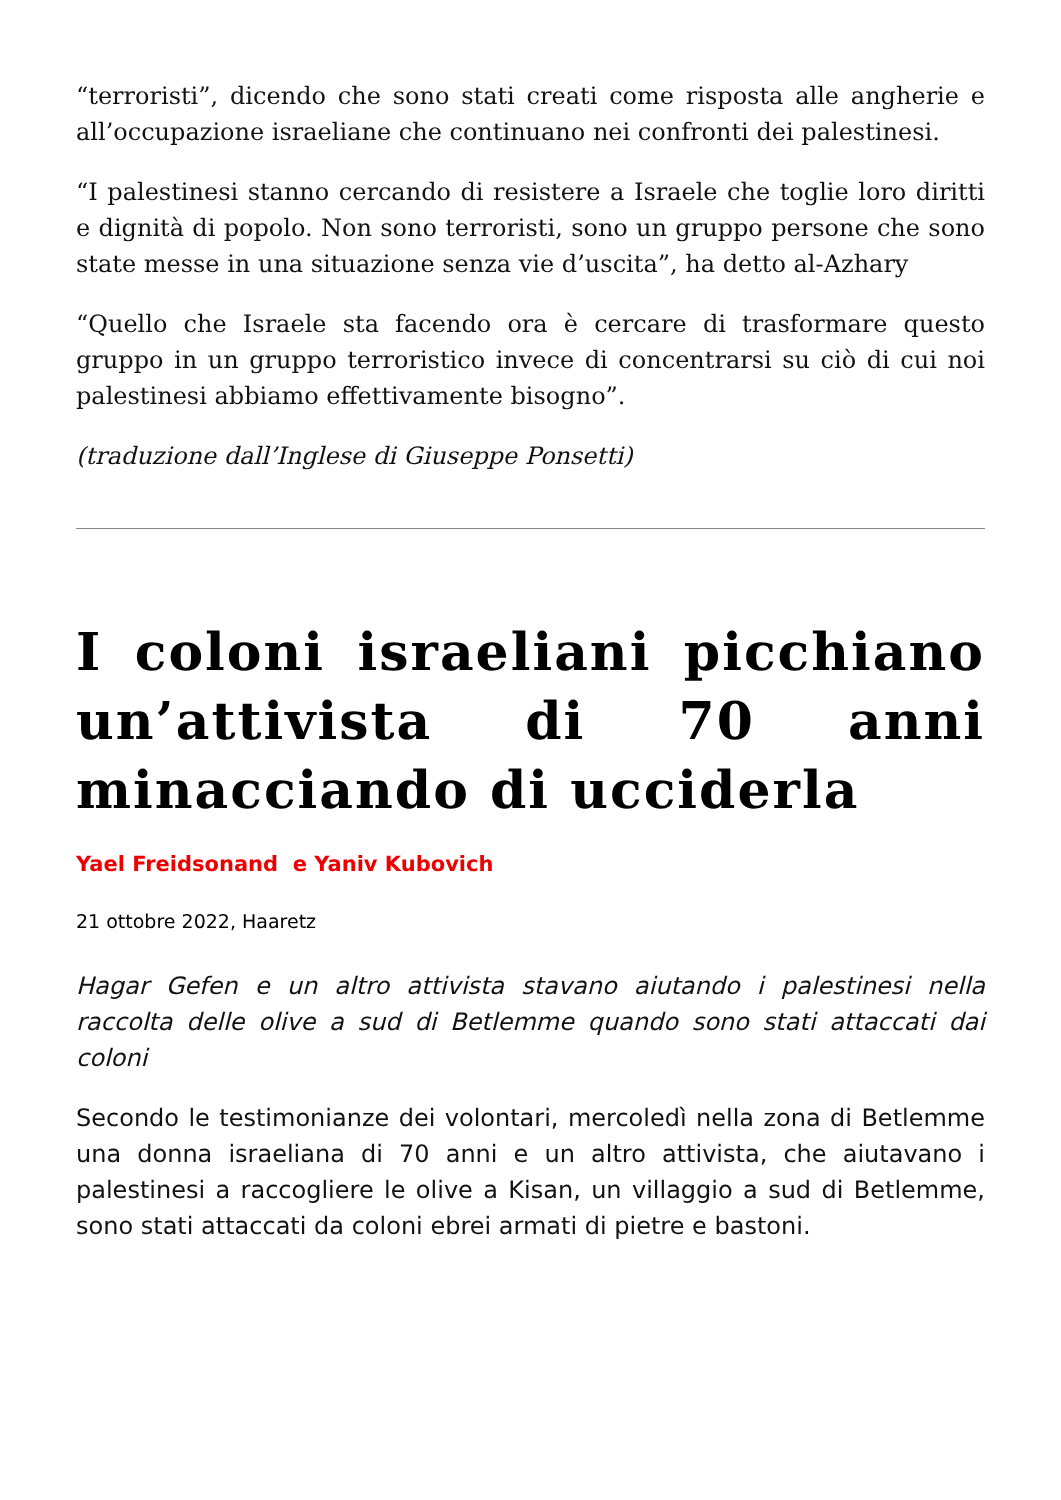“terroristi”, dicendo che sono stati creati come risposta alle angherie e all’occupazione israeliane che continuano nei confronti dei palestinesi.
“I palestinesi stanno cercando di resistere a Israele che toglie loro diritti e dignità di popolo. Non sono terroristi, sono un gruppo persone che sono state messe in una situazione senza vie d’uscita”, ha detto al-Azhary
“Quello che Israele sta facendo ora è cercare di trasformare questo gruppo in un gruppo terroristico invece di concentrarsi su ciò di cui noi palestinesi abbiamo effettivamente bisogno”.
(traduzione dall’Inglese di Giuseppe Ponsetti)
I coloni israeliani picchiano un’attivista di 70 anni minacciando di ucciderla
Yael Freidsonand e Yaniv Kubovich
21 ottobre 2022, Haaretz
Hagar Gefen e un altro attivista stavano aiutando i palestinesi nella raccolta delle olive a sud di Betlemme quando sono stati attaccati dai coloni
Secondo le testimonianze dei volontari, mercoledì nella zona di Betlemme una donna israeliana di 70 anni e un altro attivista, che aiutavano i palestinesi a raccogliere le olive a Kisan, un villaggio a sud di Betlemme, sono stati attaccati da coloni ebrei armati di pietre e bastoni.